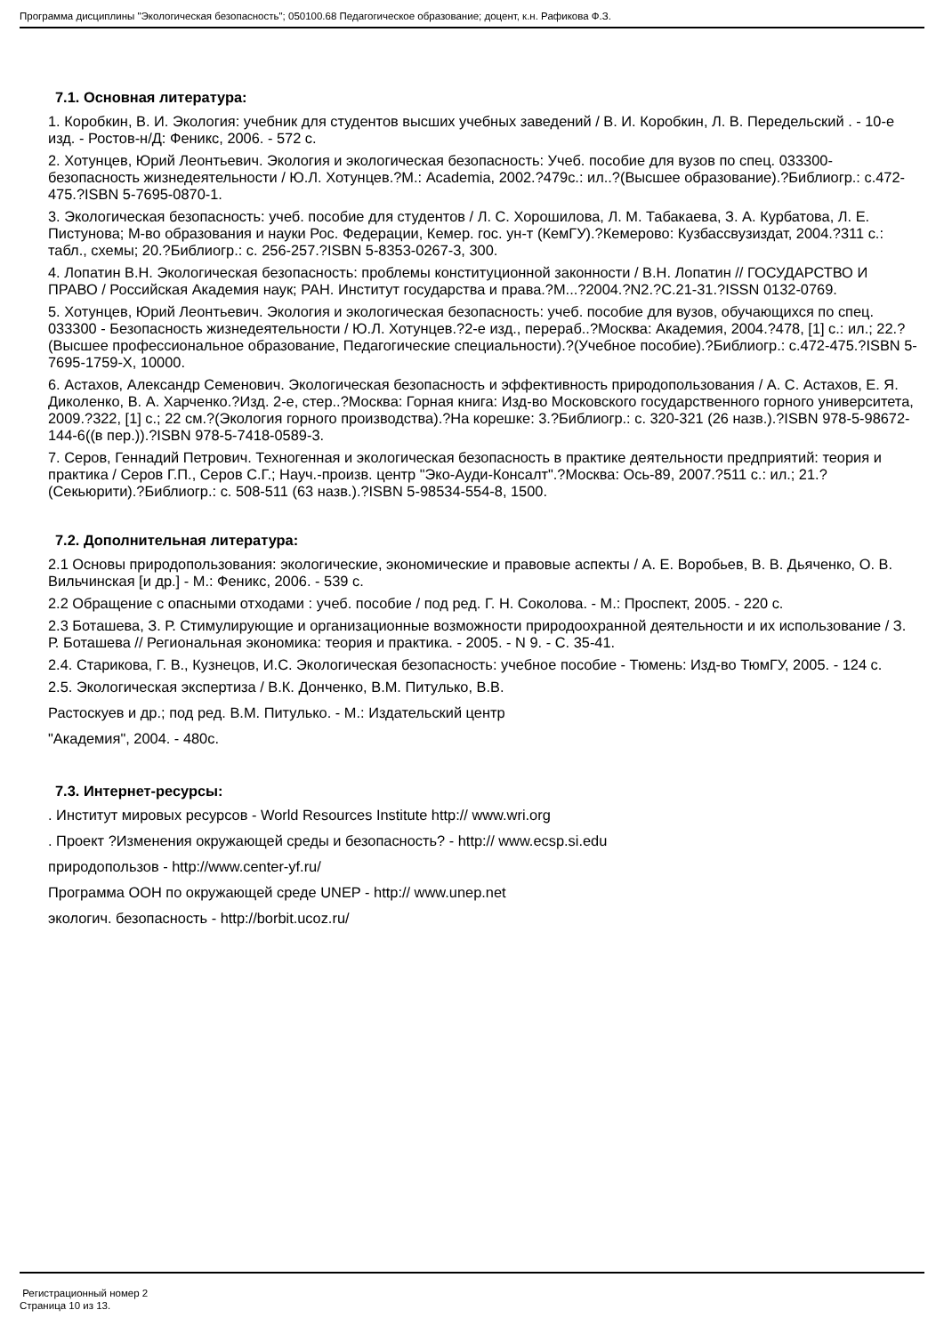Программа дисциплины "Экологическая безопасность"; 050100.68 Педагогическое образование; доцент, к.н. Рафикова Ф.З.
7.1. Основная литература:
1. Коробкин, В. И. Экология: учебник для студентов высших учебных заведений / В. И. Коробкин, Л. В. Передельский . - 10-е изд. - Ростов-н/Д: Феникс, 2006. - 572 с.
2. Хотунцев, Юрий Леонтьевич. Экология и экологическая безопасность: Учеб. пособие для вузов по спец. 033300-безопасность жизнедеятельности / Ю.Л. Хотунцев.?М.: Academia, 2002.?479с.: ил..?(Высшее образование).?Библиогр.: с.472-475.?ISBN 5-7695-0870-1.
3. Экологическая безопасность: учеб. пособие для студентов / Л. С. Хорошилова, Л. М. Табакаева, З. А. Курбатова, Л. Е. Пистунова; М-во образования и науки Рос. Федерации, Кемер. гос. ун-т (КемГУ).?Кемерово: Кузбассвузиздат, 2004.?311 с.: табл., схемы; 20.?Библиогр.: с. 256-257.?ISBN 5-8353-0267-3, 300.
4. Лопатин В.Н. Экологическая безопасность: проблемы конституционной законности / В.Н. Лопатин // ГОСУДАРСТВО И ПРАВО / Российская Академия наук; РАН. Институт государства и права.?М...?2004.?N2.?С.21-31.?ISSN 0132-0769.
5. Хотунцев, Юрий Леонтьевич. Экология и экологическая безопасность: учеб. пособие для вузов, обучающихся по спец. 033300 - Безопасность жизнедеятельности / Ю.Л. Хотунцев.?2-е изд., перераб..?Москва: Академия, 2004.?478, [1] с.: ил.; 22.?(Высшее профессиональное образование, Педагогические специальности).?(Учебное пособие).?Библиогр.: с.472-475.?ISBN 5-7695-1759-X, 10000.
6. Астахов, Александр Семенович. Экологическая безопасность и эффективность природопользования / А. С. Астахов, Е. Я. Диколенко, В. А. Харченко.?Изд. 2-е, стер..?Москва: Горная книга: Изд-во Московского государственного горного университета, 2009.?322, [1] с.; 22 см.?(Экология горного производства).?На корешке: 3.?Библиогр.: с. 320-321 (26 назв.).?ISBN 978-5-98672-144-6((в пер.)).?ISBN 978-5-7418-0589-3.
7. Серов, Геннадий Петрович. Техногенная и экологическая безопасность в практике деятельности предприятий: теория и практика / Серов Г.П., Серов С.Г.; Науч.-произв. центр "Эко-Ауди-Консалт".?Москва: Ось-89, 2007.?511 с.: ил.; 21.?(Секьюрити).?Библиогр.: с. 508-511 (63 назв.).?ISBN 5-98534-554-8, 1500.
7.2. Дополнительная литература:
2.1 Основы природопользования: экологические, экономические и правовые аспекты / А. Е. Воробьев, В. В. Дьяченко, О. В. Вильчинская [и др.] - М.: Феникс, 2006. - 539 с.
2.2 Обращение с опасными отходами : учеб. пособие / под ред. Г. Н. Соколова. - М.: Проспект, 2005. - 220 с.
2.3 Боташева, З. Р. Стимулирующие и организационные возможности природоохранной деятельности и их использование / З. Р. Боташева // Региональная экономика: теория и практика. - 2005. - N 9. - С. 35-41.
2.4. Старикова, Г. В., Кузнецов, И.С. Экологическая безопасность: учебное пособие - Тюмень: Изд-во ТюмГУ, 2005. - 124 с.
2.5. Экологическая экспертиза / В.К. Донченко, В.М. Питулько, В.В.
Растоскуев и др.; под ред. В.М. Питулько. - М.: Издательский центр
"Академия", 2004. - 480с.
7.3. Интернет-ресурсы:
. Институт мировых ресурсов - World Resources Institute http:// www.wri.org
. Проект ?Изменения окружающей среды и безопасность? - http:// www.ecsp.si.edu
природопользов - http://www.center-yf.ru/
Программа ООН по окружающей среде UNEP - http:// www.unep.net
экологич. безопасность - http://borbit.ucoz.ru/
Регистрационный номер 2
Страница 10 из 13.